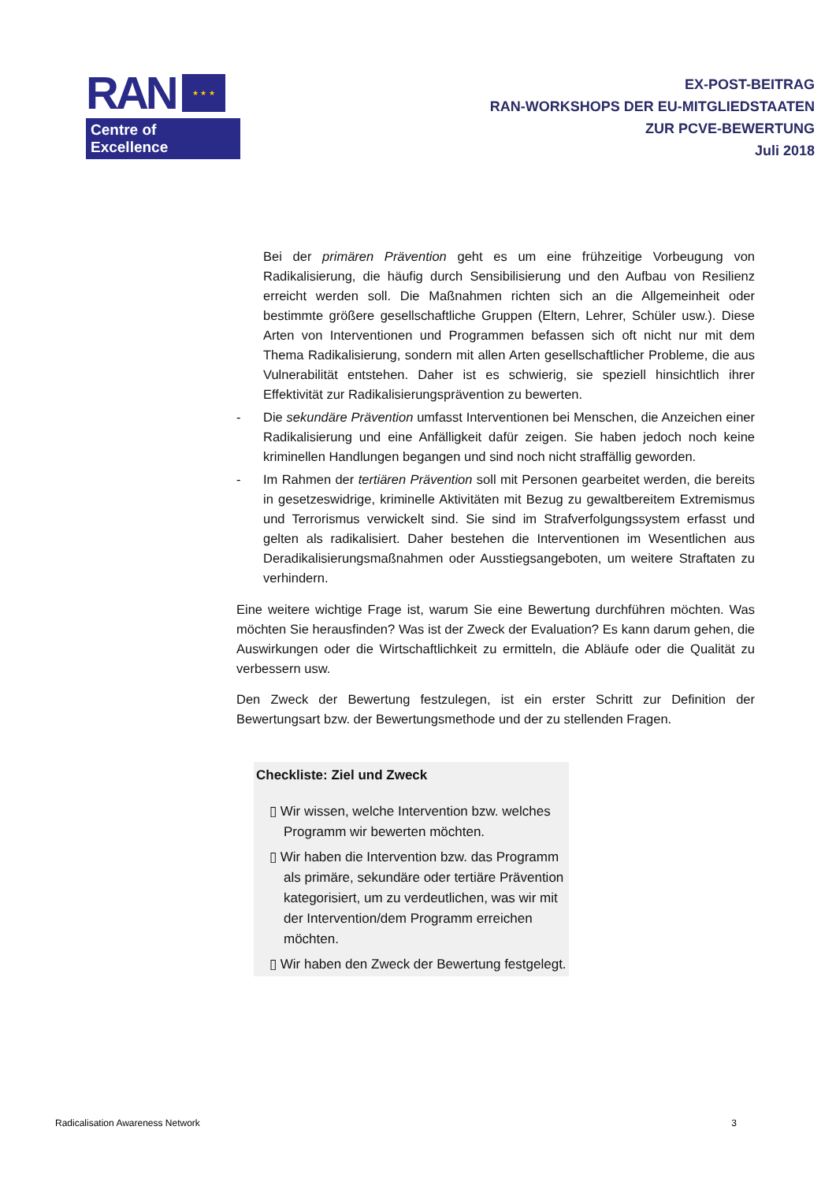RAN
★ ★ ★
Centre of Excellence
EX-POST-BEITRAG
RAN-WORKSHOPS DER EU-MITGLIEDSTAATEN
ZUR PCVE-BEWERTUNG
Juli 2018
Bei der primären Prävention geht es um eine frühzeitige Vorbeugung von Radikalisierung, die häufig durch Sensibilisierung und den Aufbau von Resilienz erreicht werden soll. Die Maßnahmen richten sich an die Allgemeinheit oder bestimmte größere gesellschaftliche Gruppen (Eltern, Lehrer, Schüler usw.). Diese Arten von Interventionen und Programmen befassen sich oft nicht nur mit dem Thema Radikalisierung, sondern mit allen Arten gesellschaftlicher Probleme, die aus Vulnerabilität entstehen. Daher ist es schwierig, sie speziell hinsichtlich ihrer Effektivität zur Radikalisierungsprävention zu bewerten.
- Die sekundäre Prävention umfasst Interventionen bei Menschen, die Anzeichen einer Radikalisierung und eine Anfälligkeit dafür zeigen. Sie haben jedoch noch keine kriminellen Handlungen begangen und sind noch nicht straffällig geworden.
- Im Rahmen der tertiären Prävention soll mit Personen gearbeitet werden, die bereits in gesetzeswidrige, kriminelle Aktivitäten mit Bezug zu gewaltbereitem Extremismus und Terrorismus verwickelt sind. Sie sind im Strafverfolgungssystem erfasst und gelten als radikalisiert. Daher bestehen die Interventionen im Wesentlichen aus Deradikalisierungsmaßnahmen oder Ausstiegsangeboten, um weitere Straftaten zu verhindern.
Eine weitere wichtige Frage ist, warum Sie eine Bewertung durchführen möchten. Was möchten Sie herausfinden? Was ist der Zweck der Evaluation? Es kann darum gehen, die Auswirkungen oder die Wirtschaftlichkeit zu ermitteln, die Abläufe oder die Qualität zu verbessern usw.
Den Zweck der Bewertung festzulegen, ist ein erster Schritt zur Definition der Bewertungsart bzw. der Bewertungsmethode und der zu stellenden Fragen.
Checkliste: Ziel und Zweck
▯ Wir wissen, welche Intervention bzw. welches Programm wir bewerten möchten.
▯ Wir haben die Intervention bzw. das Programm als primäre, sekundäre oder tertiäre Prävention kategorisiert, um zu verdeutlichen, was wir mit der Intervention/dem Programm erreichen möchten.
▯ Wir haben den Zweck der Bewertung festgelegt.
Radicalisation Awareness Network 3